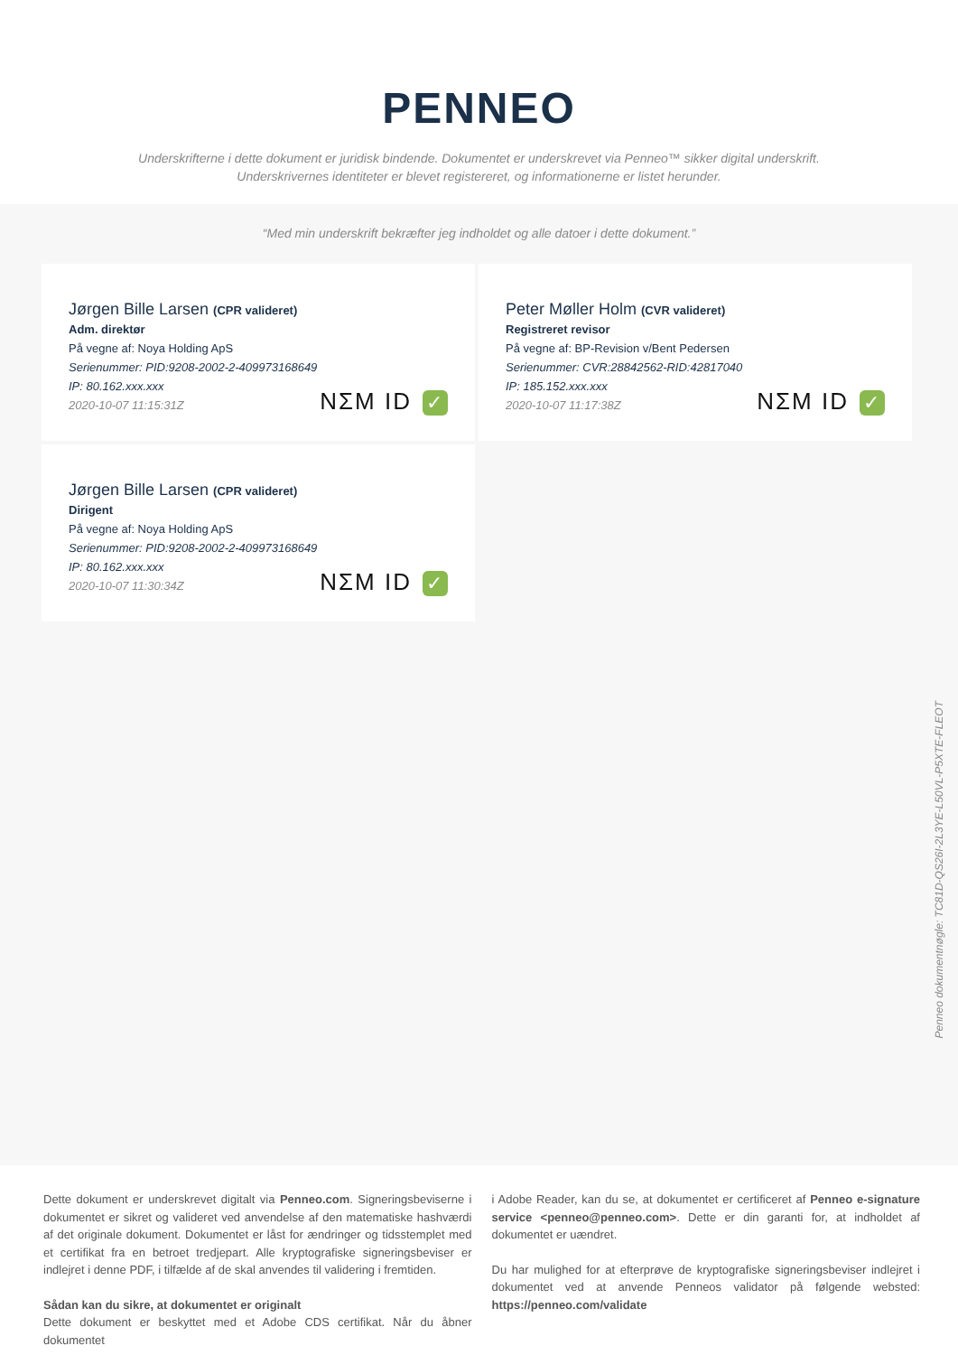PENNEO
Underskrifterne i dette dokument er juridisk bindende. Dokumentet er underskrevet via Penneo™ sikker digital underskrift.
Underskrivernes identiteter er blevet registereret, og informationerne er listet herunder.
“Med min underskrift bekræfter jeg indholdet og alle datoer i dette dokument.”
Jørgen Bille Larsen (CPR valideret)
Adm. direktør
På vegne af: Noya Holding ApS
Serienummer: PID:9208-2002-2-409973168649
IP: 80.162.xxx.xxx
2020-10-07 11:15:31Z
NΣM ID ✓
Peter Møller Holm (CVR valideret)
Registreret revisor
På vegne af: BP-Revision v/Bent Pedersen
Serienummer: CVR:28842562-RID:42817040
IP: 185.152.xxx.xxx
2020-10-07 11:17:38Z
NΣM ID ✓
Jørgen Bille Larsen (CPR valideret)
Dirigent
På vegne af: Noya Holding ApS
Serienummer: PID:9208-2002-2-409973168649
IP: 80.162.xxx.xxx
2020-10-07 11:30:34Z
NΣM ID ✓
Penneo dokumentnøgle: TC81D-QS26I-2L3YE-L50VL-P5XTE-FLEOT
Dette dokument er underskrevet digitalt via Penneo.com. Signeringsbeviserne i dokumentet er sikret og valideret ved anvendelse af den matematiske hashværdi af det originale dokument. Dokumentet er låst for ændringer og tidsstemplet med et certifikat fra en betroet tredjepart. Alle kryptografiske signeringsbeviser er indlejret i denne PDF, i tilfælde af de skal anvendes til validering i fremtiden.
Sådan kan du sikre, at dokumentet er originalt
Dette dokument er beskyttet med et Adobe CDS certifikat. Når du åbner dokumentet
i Adobe Reader, kan du se, at dokumentet er certificeret af Penneo e-signature service <penneo@penneo.com>. Dette er din garanti for, at indholdet af dokumentet er uændret.
Du har mulighed for at efterprøve de kryptografiske signeringsbeviser indlejret i dokumentet ved at anvende Penneos validator på følgende websted: https://penneo.com/validate